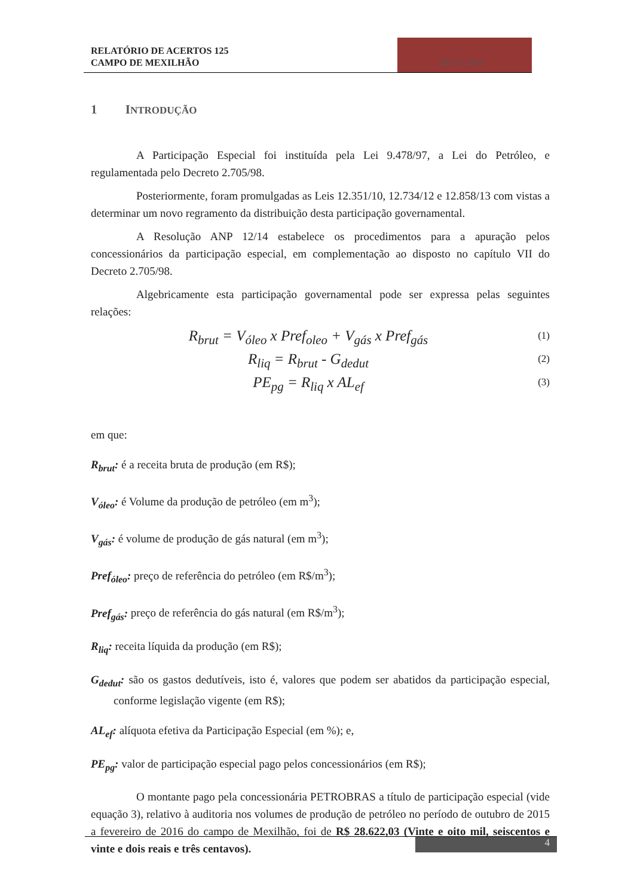RELATÓRIO DE ACERTOS 125
CAMPO DE MEXILHÃO
2015 e 2016
1 INTRODUÇÃO
A Participação Especial foi instituída pela Lei 9.478/97, a Lei do Petróleo, e regulamentada pelo Decreto 2.705/98.
Posteriormente, foram promulgadas as Leis 12.351/10, 12.734/12 e 12.858/13 com vistas a determinar um novo regramento da distribuição desta participação governamental.
A Resolução ANP 12/14 estabelece os procedimentos para a apuração pelos concessionários da participação especial, em complementação ao disposto no capítulo VII do Decreto 2.705/98.
Algebricamente esta participação governamental pode ser expressa pelas seguintes relações:
R<sub>brut</sub> = V<sub>óleo</sub> x Pref<sub>oleo</sub> + V<sub>gás</sub> x Pref<sub>gás</sub>
(1)
R<sub>liq</sub> = R<sub>brut</sub> - G<sub>dedut</sub>
(2)
PE<sub>pg</sub> = R<sub>liq</sub> x AL<sub>ef</sub>
(3)
em que:
R<sub>brut</sub>: é a receita bruta de produção (em R$);
V<sub>óleo</sub>: é Volume da produção de petróleo (em m<sup>3</sup>);
V<sub>gás</sub>: é volume de produção de gás natural (em m<sup>3</sup>);
Pref<sub>óleo</sub>: preço de referência do petróleo (em R$/m<sup>3</sup>);
Pref<sub>gás</sub>: preço de referência do gás natural (em R$/m<sup>3</sup>);
R<sub>liq</sub>: receita líquida da produção (em R$);
G<sub>dedut</sub>: são os gastos dedutíveis, isto é, valores que podem ser abatidos da participação especial, conforme legislação vigente (em R$);
AL<sub>ef</sub>: alíquota efetiva da Participação Especial (em %); e,
PE<sub>pg</sub>: valor de participação especial pago pelos concessionários (em R$);
O montante pago pela concessionária PETROBRAS a título de participação especial (vide equação 3), relativo à auditoria nos volumes de produção de petróleo no período de outubro de 2015 a fevereiro de 2016 do campo de Mexilhão, foi de R$ 28.622,03 (Vinte e oito mil, seiscentos e vinte e dois reais e três centavos).
4